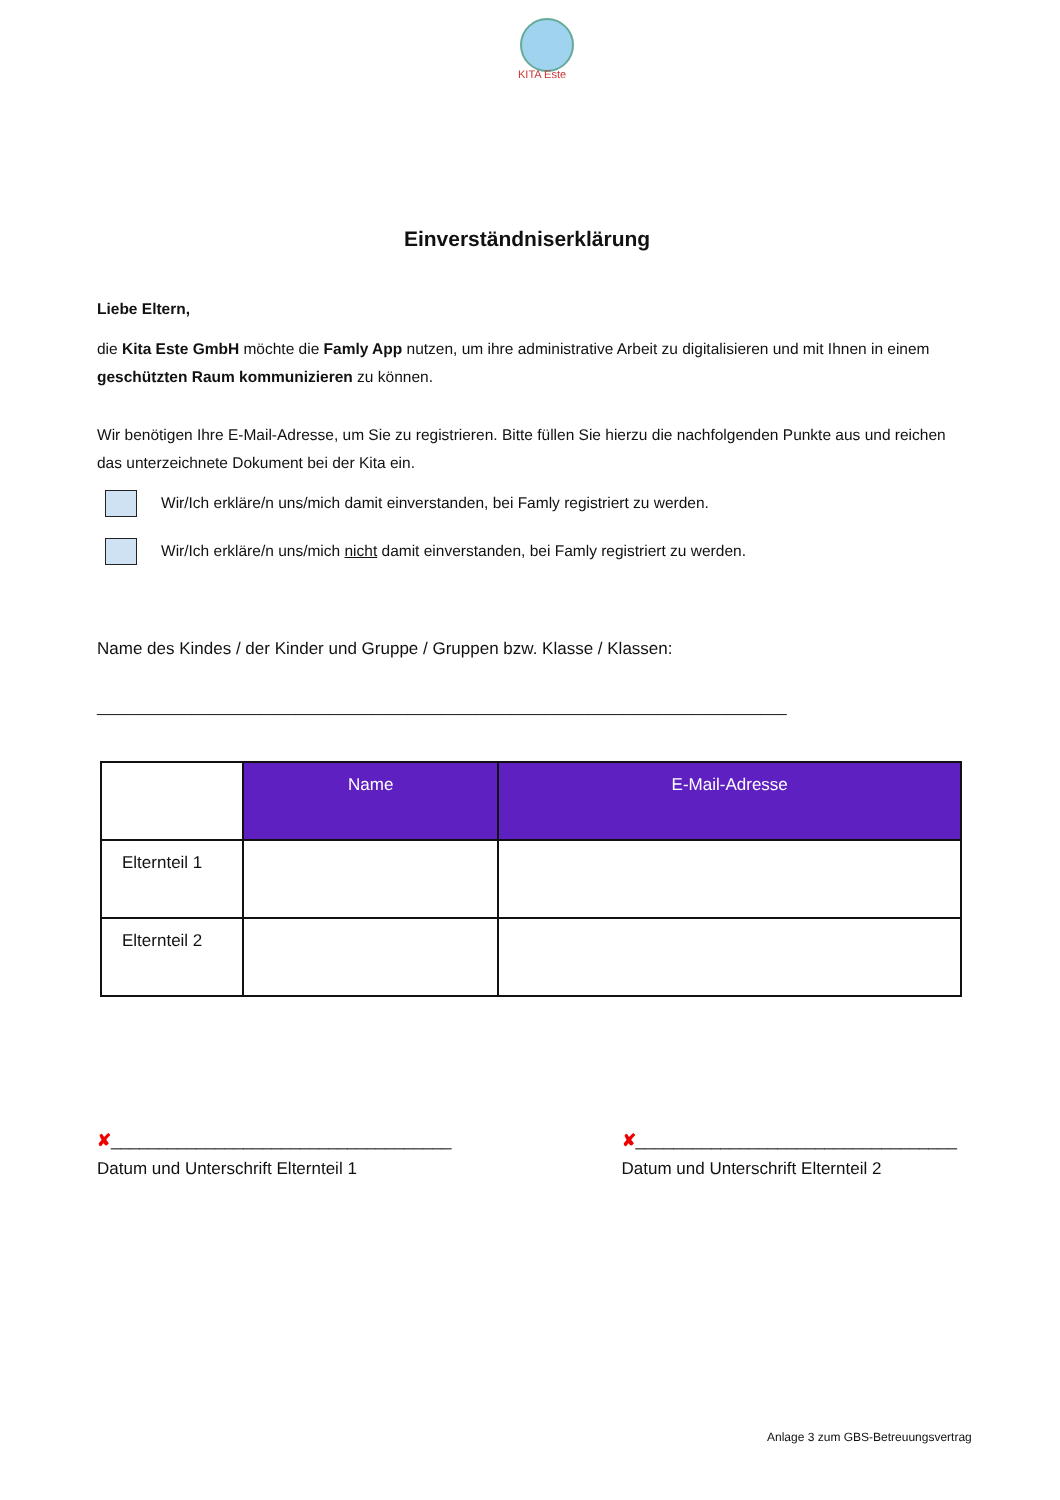KITA Este
Einverständniserklärung
Liebe Eltern,
die Kita Este GmbH möchte die Famly App nutzen, um ihre administrative Arbeit zu digitalisieren und mit Ihnen in einem geschützten Raum kommunizieren zu können.
Wir benötigen Ihre E-Mail-Adresse, um Sie zu registrieren. Bitte füllen Sie hierzu die nachfolgenden Punkte aus und reichen das unterzeichnete Dokument bei der Kita ein.
Wir/Ich erkläre/n uns/mich damit einverstanden, bei Famly registriert zu werden.
Wir/Ich erkläre/n uns/mich nicht damit einverstanden, bei Famly registriert zu werden.
Name des Kindes / der Kinder und Gruppe / Gruppen bzw. Klasse / Klassen:
________________________________________________________________________________
| | Name | E-Mail-Adresse |
| --- | --- | --- |
| Elternteil 1 | | |
| Elternteil 2 | | |
✘____________________________________
Datum und Unterschrift Elternteil 1
✘__________________________________
Datum und Unterschrift Elternteil 2
Anlage 3 zum GBS-Betreuungsvertrag